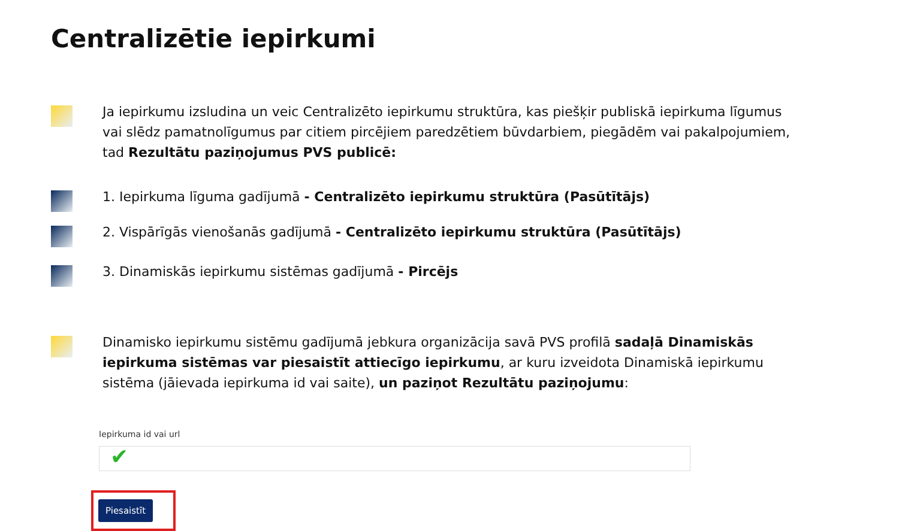Centralizētie iepirkumi
Ja iepirkumu izsludina un veic Centralizēto iepirkumu struktūra, kas piešķir publiskā iepirkuma līgumus vai slēdz pamatnolīgumus par citiem pircējiem paredzētiem būvdarbiem, piegādēm vai pakalpojumiem, tad Rezultātu paziņojumus PVS publicē:
1. Iepirkuma līguma gadījumā - Centralizēto iepirkumu struktūra (Pasūtītājs)
2. Vispārīgās vienošanās gadījumā - Centralizēto iepirkumu struktūra (Pasūtītājs)
3. Dinamiskās iepirkumu sistēmas gadījumā - Pircējs
Dinamisko iepirkumu sistēmu gadījumā jebkura organizācija savā PVS profilā sadaļā Dinamiskās iepirkuma sistēmas var piesaistīt attiecīgo iepirkumu, ar kuru izveidota Dinamiskā iepirkumu sistēma (jāievada iepirkuma id vai saite), un paziņot Rezultātu paziņojumu:
Iepirkuma id vai url
✔
Piesaistīt